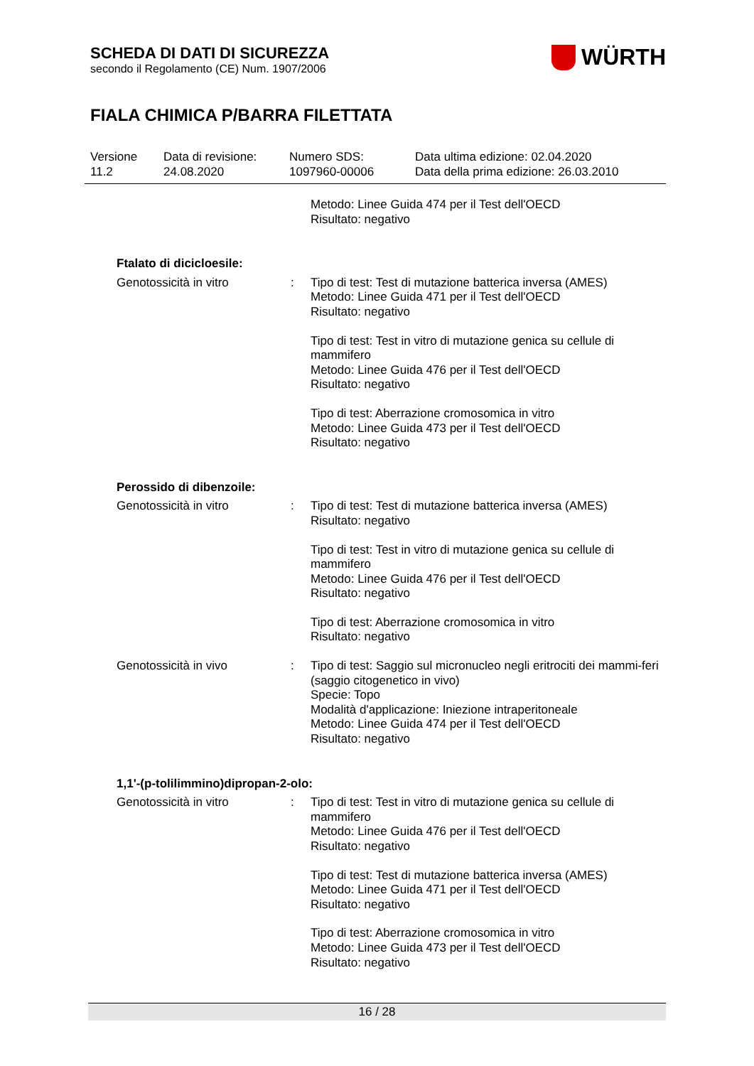SCHEDA DI DATI DI SICUREZZA
secondo il Regolamento (CE) Num. 1907/2006
WÜRTH
FIALA CHIMICA P/BARRA FILETTATA
Versione
11.2
Data di revisione:
24.08.2020
Numero SDS:
1097960-00006
Data ultima edizione: 02.04.2020
Data della prima edizione: 26.03.2010
Metodo: Linee Guida 474 per il Test dell'OECD
Risultato: negativo
Ftalato di dicicloesile:
Genotossicità in vitro : Tipo di test: Test di mutazione batterica inversa (AMES)
Metodo: Linee Guida 471 per il Test dell'OECD
Risultato: negativo
Tipo di test: Test in vitro di mutazione genica su cellule di mammifero
Metodo: Linee Guida 476 per il Test dell'OECD
Risultato: negativo
Tipo di test: Aberrazione cromosomica in vitro
Metodo: Linee Guida 473 per il Test dell'OECD
Risultato: negativo
Perossido di dibenzoile:
Genotossicità in vitro : Tipo di test: Test di mutazione batterica inversa (AMES)
Risultato: negativo
Tipo di test: Test in vitro di mutazione genica su cellule di mammifero
Metodo: Linee Guida 476 per il Test dell'OECD
Risultato: negativo
Tipo di test: Aberrazione cromosomica in vitro
Risultato: negativo
Genotossicità in vivo : Tipo di test: Saggio sul micronucleo negli eritrociti dei mammi-feri (saggio citogenetico in vivo)
Specie: Topo
Modalità d'applicazione: Iniezione intraperitoneale
Metodo: Linee Guida 474 per il Test dell'OECD
Risultato: negativo
1,1'-(p-tolilimmino)dipropan-2-olo:
Genotossicità in vitro : Tipo di test: Test in vitro di mutazione genica su cellule di mammifero
Metodo: Linee Guida 476 per il Test dell'OECD
Risultato: negativo
Tipo di test: Test di mutazione batterica inversa (AMES)
Metodo: Linee Guida 471 per il Test dell'OECD
Risultato: negativo
Tipo di test: Aberrazione cromosomica in vitro
Metodo: Linee Guida 473 per il Test dell'OECD
Risultato: negativo
16 / 28